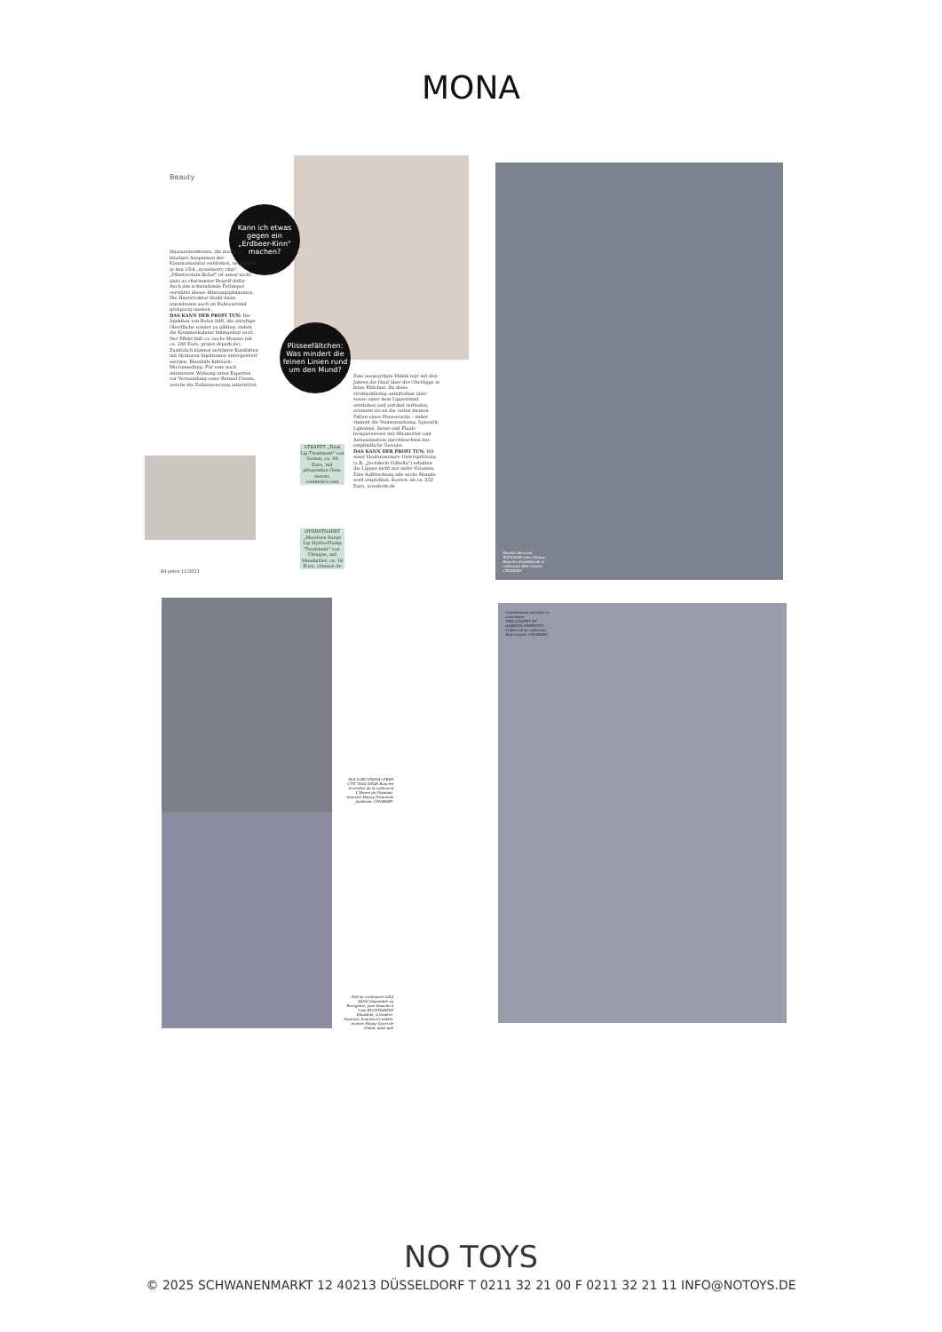MONA
Beauty
Kann ich etwas gegen ein „Erdbeer-Kinn" machen?
Plisseefältchen: Was mindert die feinen Linien rund um den Mund?
Hautunebenheiten, die durch zu häufiges Anspannen der Kinnmuskulatur entstehen, nennt man in den USA „strawberry chin". „Pflasterstein-Relief" ist unser nicht ganz so charmanter Begriff dafür. Auch das schwindende Fettdepot verstärkt dieses Alterungsphänomen. Die Hautstruktur bleibt dann irgendwann auch im Ruhezustand grobporig-uneben.
DAS KANN DER PROFI TUN: Die Injektion von Botox hilft, die unruhige Oberfläche wieder zu glätten, indem die Kinnmuskulatur lahmgelegt wird. Der Effekt hält ca. sechs Monate (ab ca. 200 Euro, praxis-drpork.de). Zusätzlich können sichtbare Kinnfalten mit Hyaluron-Injektionen unterpolstert werden. Ebenfalls hilfreich: Microneedling. Für eine noch intensivere Wirkung raten Experten zur Verwendung einer Retinol-Creme, welche die Zellerneuerung unterstützt.
STRAFFT „Total Lip Treatment" von Sensai, ca. 99 Euro, mit pflegenden Ölen, sensai-cosmetics.com
HYDRATISIERT „Moisture Surge Lip Hydro-Plump Treatment" von Clinique, mit Sheabutter, ca. 18 Euro, clinique.de
Eine ausgeprägte Mimik legt mit den Jahren die Haut über der Oberlippe in feine Fältchen. Da diese strahlenförmig unmittelbar über sowie unter dem Lippenrand entstehen und vertikal verlaufen, erinnern sie an die vielen kleinen Falten eines Plisseerocks – daher stammt die Namensgebung. Spezielle Lipbalms, Seren und Fluids beispielsweise mit Sheabutter und Antioxidantien durchfeuchten das empfindliche Gewebe.
DAS KANN DER PROFI TUN: Mit einer Hyaluronsäure-Unterspritzung (z.B. „Juvéderm Volbella") erhalten die Lippen nicht nur mehr Volumen. Eine Auffrischung alle sechs Monate wird empfohlen. Kosten: ab ca. 350 Euro, juvederm.de
84 petra 11/2021
Poncho bleu ciel WINDSOR chez Globus. Boucles d'oreilles de la collection Red Carpet, CHOPARD.
Pull LORO PIANA×FREE CITY NOA SHOP. Boucles d'oreilles de la collection L'Heure du Diamant, bracelet Happy Diamonds Joaillerie, CHOPARD.
Pull en cachemire LISA YANG disponible au Borogénie, jupe blanche à rose BLUEMARINE Elisabeth, à Genève. Sautoirs, boucles d'oreilles, montre Happy Sport de 33mm, ainsi que
Combinaison en laine et cachemire PHILOSOPHY BY ALBERTA FERRETTI. Collier de la collection Red Carpet, CHOPARD.
NO TOYS
© 2025 SCHWANENMARKT 12 40213 DÜSSELDORF T 0211 32 21 00 F 0211 32 21 11 INFO@NOTOYS.DE